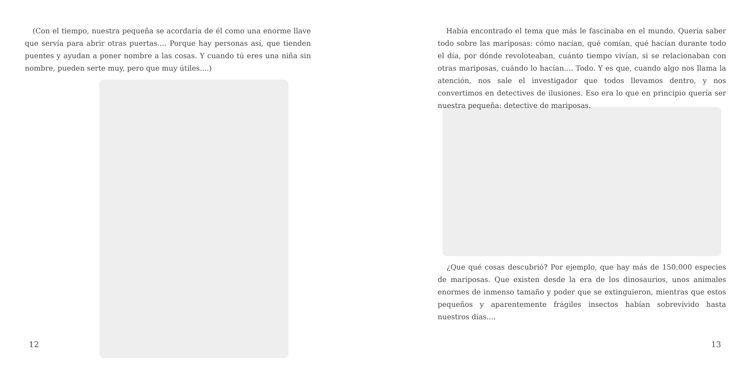(Con el tiempo, nuestra pequeña se acordaría de él como una enorme llave que servía para abrir otras puertas.... Porque hay personas así, que tienden puentes y ayudan a poner nombre a las cosas. Y cuando tú eres una niña sin nombre, pueden serte muy, pero que muy útiles....)
12
Había encontrado el tema que más le fascinaba en el mundo. Quería saber todo sobre las mariposas: cómo nacían, qué comían, qué hacían durante todo el día, por dónde revoloteaban, cuánto tiempo vivían, si se relacionaban con otras mariposas, cuándo lo hacían.... Todo. Y es que, cuando algo nos llama la atención, nos sale el investigador que todos llevamos dentro, y nos convertimos en detectives de ilusiones. Eso era lo que en principio quería ser nuestra pequeña: detective de mariposas.
¿Que qué cosas descubrió? Por ejemplo, que hay más de 150.000 especies de mariposas. Que existen desde la era de los dinosaurios, unos animales enormes de inmenso tamaño y poder que se extinguieron, mientras que estos pequeños y aparentemente frágiles insectos habían sobrevivido hasta nuestros días....
13